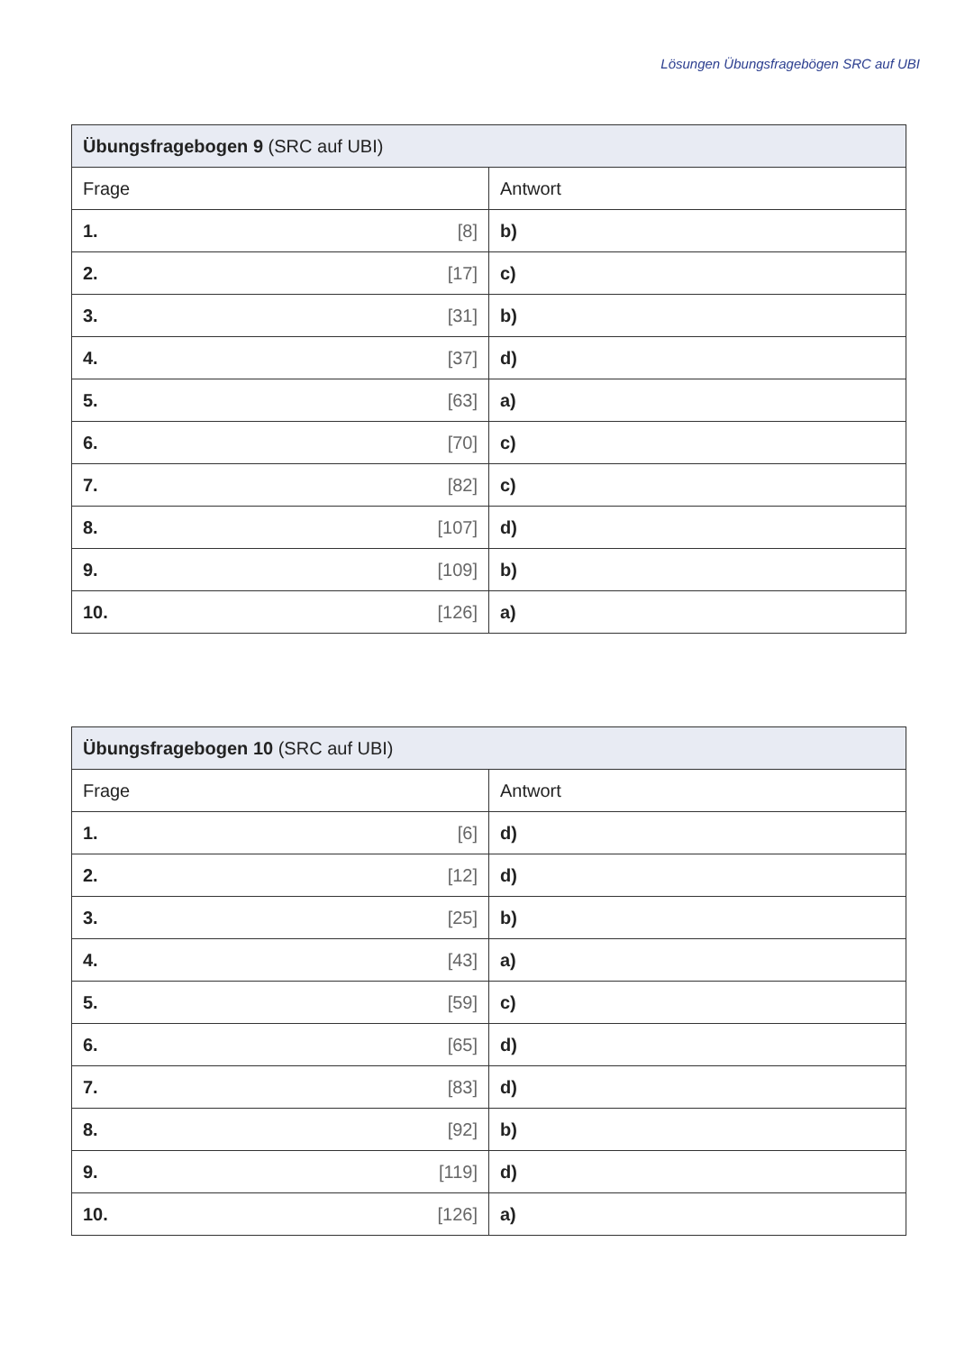Lösungen Übungsfragebögen SRC auf UBI
| Übungsfragebogen 9 (SRC auf UBI) | |
| --- | --- |
| Frage | Antwort |
| 1. [8] | b) |
| 2. [17] | c) |
| 3. [31] | b) |
| 4. [37] | d) |
| 5. [63] | a) |
| 6. [70] | c) |
| 7. [82] | c) |
| 8. [107] | d) |
| 9. [109] | b) |
| 10. [126] | a) |
| Übungsfragebogen 10 (SRC auf UBI) | |
| --- | --- |
| Frage | Antwort |
| 1. [6] | d) |
| 2. [12] | d) |
| 3. [25] | b) |
| 4. [43] | a) |
| 5. [59] | c) |
| 6. [65] | d) |
| 7. [83] | d) |
| 8. [92] | b) |
| 9. [119] | d) |
| 10. [126] | a) |